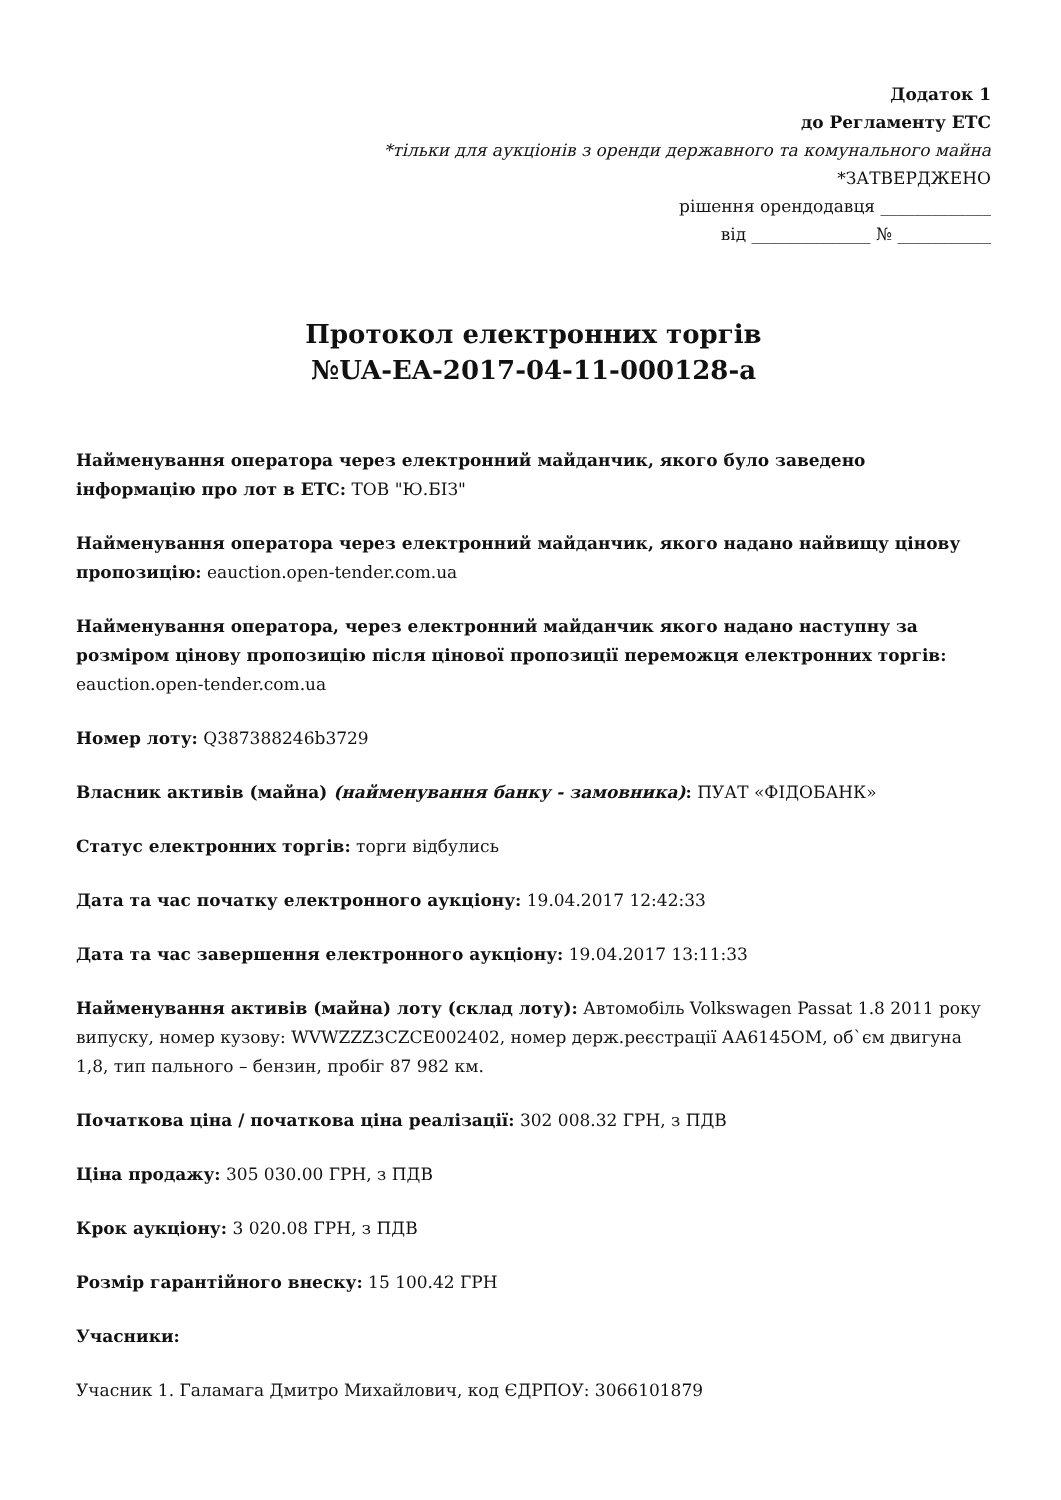Додаток 1
до Регламенту ЕТС
*тільки для аукціонів з оренди державного та комунального майна
*ЗАТВЕРДЖЕНО
рішення орендодавця _____________
від ______________ № ___________
Протокол електронних торгів
№UA-EA-2017-04-11-000128-a
Найменування оператора через електронний майданчик, якого було заведено інформацію про лот в ЕТС: ТОВ "Ю.БІЗ"
Найменування оператора через електронний майданчик, якого надано найвищу цінову пропозицію: eauction.open-tender.com.ua
Найменування оператора, через електронний майданчик якого надано наступну за розміром цінову пропозицію після цінової пропозиції переможця електронних торгів: eauction.open-tender.com.ua
Номер лоту: Q387388246b3729
Власник активів (майна) (найменування банку - замовника): ПУАТ «ФІДОБАНК»
Статус електронних торгів: торги відбулись
Дата та час початку електронного аукціону: 19.04.2017 12:42:33
Дата та час завершення електронного аукціону: 19.04.2017 13:11:33
Найменування активів (майна) лоту (склад лоту): Автомобіль Volkswagen Passat 1.8 2011 року випуску, номер кузову: WVWZZZ3CZCE002402, номер держ.реєстрації АА6145ОМ, об`єм двигуна 1,8, тип пального – бензин, пробіг 87 982 км.
Початкова ціна / початкова ціна реалізації: 302 008.32 ГРН, з ПДВ
Ціна продажу: 305 030.00 ГРН, з ПДВ
Крок аукціону: 3 020.08 ГРН, з ПДВ
Розмір гарантійного внеску: 15 100.42 ГРН
Учасники:
Учасник 1. Галамага Дмитро Михайлович, код ЄДРПОУ: 3066101879